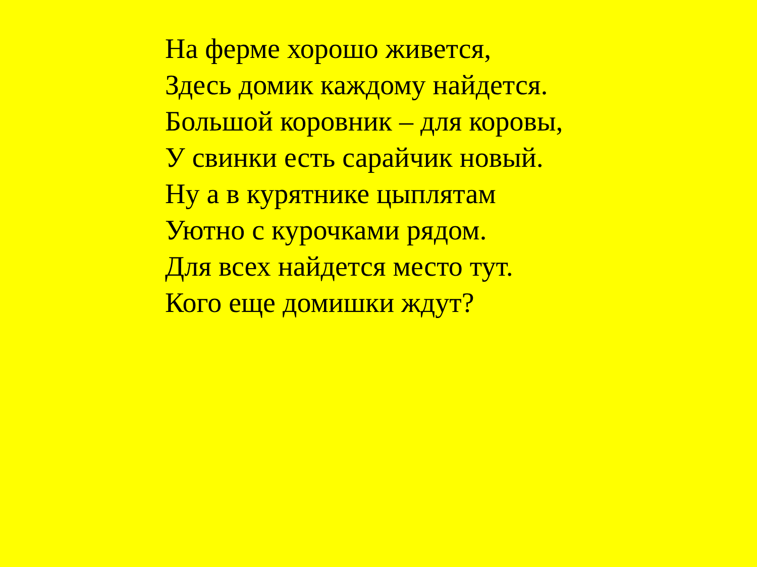На ферме хорошо живется,
Здесь домик каждому найдется.
Большой коровник – для коровы,
У свинки есть сарайчик новый.
Ну а в курятнике цыплятам
Уютно с курочками рядом.
Для всех найдется место тут.
Кого еще домишки ждут?